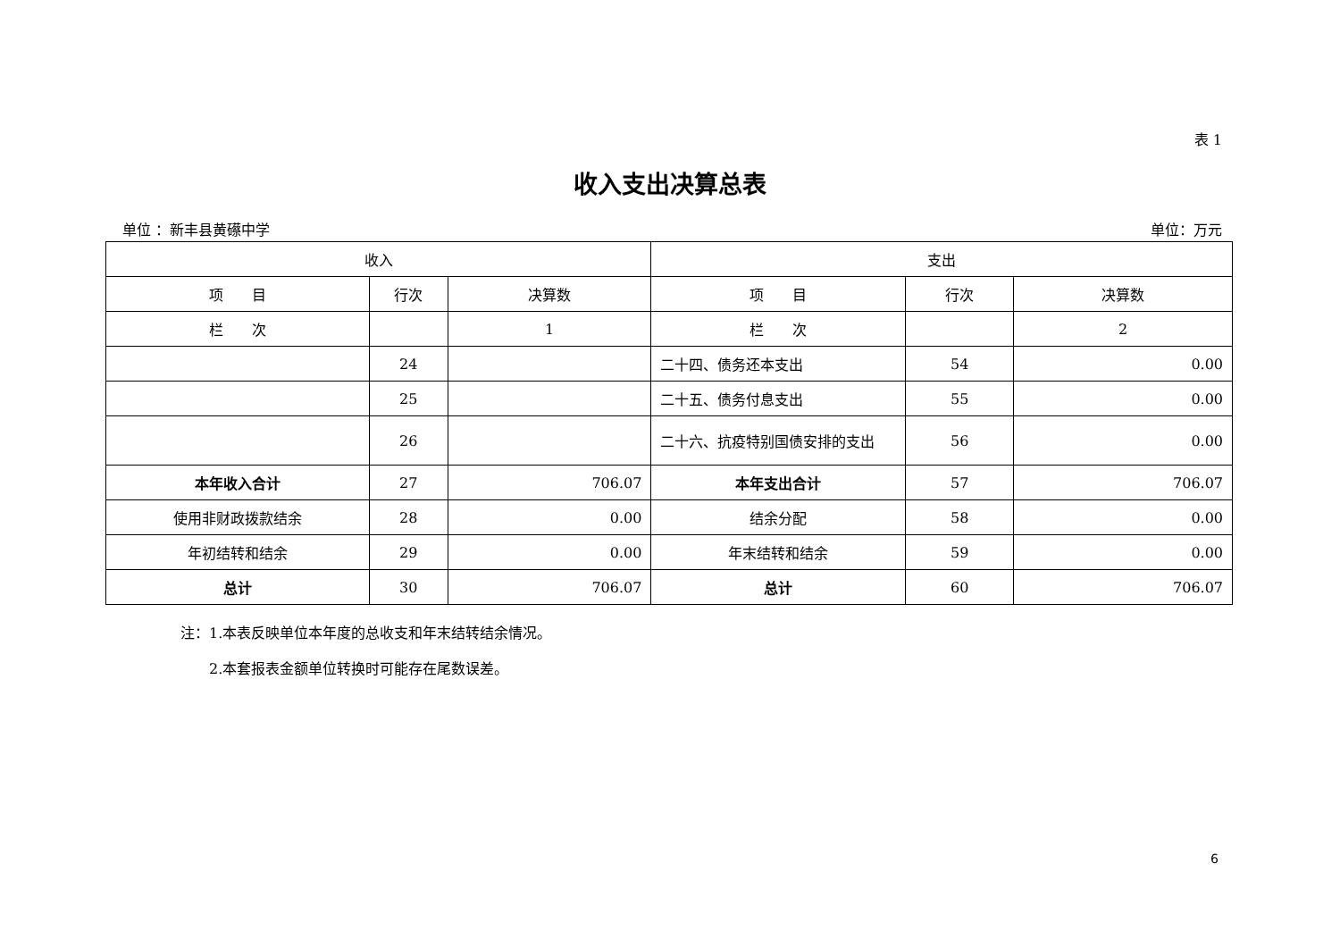表 1
收入支出决算总表
单位 ：新丰县黄礤中学 单位：万元
| 收入 | | | 支出 | | |
| --- | --- | --- | --- | --- | --- |
| 项 目 | 行次 | 决算数 | 项 目 | 行次 | 决算数 |
| 栏 次 | | 1 | 栏 次 | | 2 |
| | 24 | | 二十四、债务还本支出 | 54 | 0.00 |
| | 25 | | 二十五、债务付息支出 | 55 | 0.00 |
| | 26 | | 二十六、抗疫特别国债安排的支出 | 56 | 0.00 |
| 本年收入合计 | 27 | 706.07 | 本年支出合计 | 57 | 706.07 |
| 使用非财政拨款结余 | 28 | 0.00 | 结余分配 | 58 | 0.00 |
| 年初结转和结余 | 29 | 0.00 | 年末结转和结余 | 59 | 0.00 |
| 总计 | 30 | 706.07 | 总计 | 60 | 706.07 |
注：1.本表反映单位本年度的总收支和年末结转结余情况。
　　2.本套报表金额单位转换时可能存在尾数误差。
6